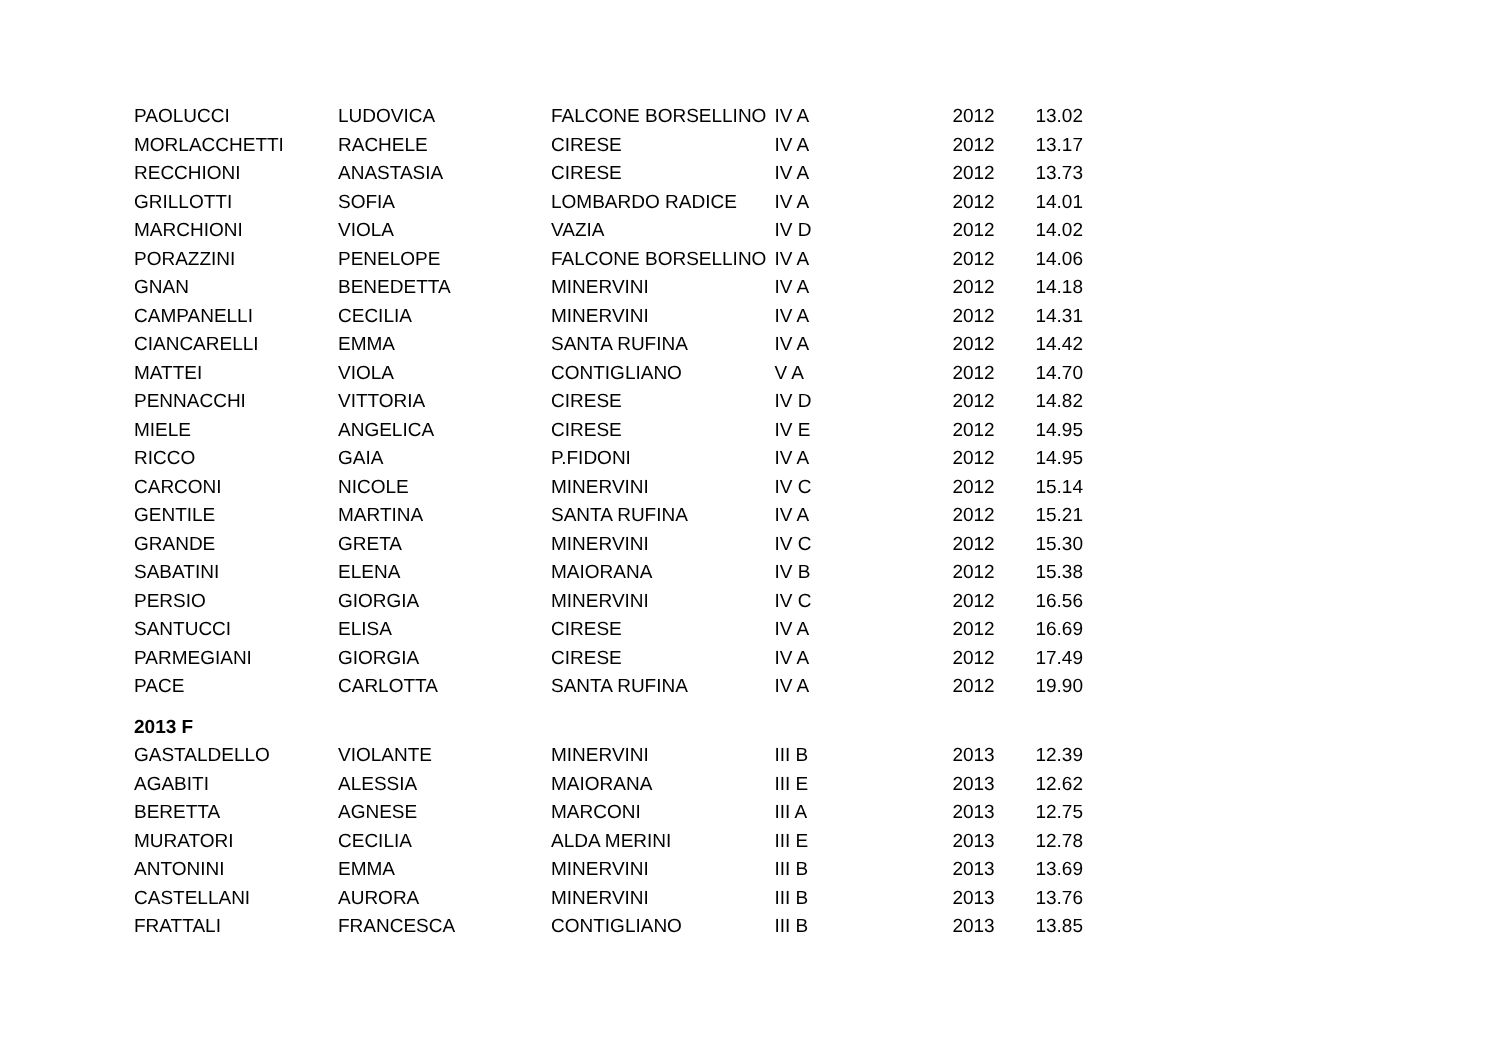| PAOLUCCI | LUDOVICA | FALCONE BORSELLINO | IV A | 2012 | 13.02 |
| MORLACCHETTI | RACHELE | CIRESE | IV A | 2012 | 13.17 |
| RECCHIONI | ANASTASIA | CIRESE | IV A | 2012 | 13.73 |
| GRILLOTTI | SOFIA | LOMBARDO RADICE | IV A | 2012 | 14.01 |
| MARCHIONI | VIOLA | VAZIA | IV D | 2012 | 14.02 |
| PORAZZINI | PENELOPE | FALCONE BORSELLINO | IV A | 2012 | 14.06 |
| GNAN | BENEDETTA | MINERVINI | IV A | 2012 | 14.18 |
| CAMPANELLI | CECILIA | MINERVINI | IV A | 2012 | 14.31 |
| CIANCARELLI | EMMA | SANTA RUFINA | IV A | 2012 | 14.42 |
| MATTEI | VIOLA | CONTIGLIANO | V A | 2012 | 14.70 |
| PENNACCHI | VITTORIA | CIRESE | IV D | 2012 | 14.82 |
| MIELE | ANGELICA | CIRESE | IV E | 2012 | 14.95 |
| RICCO | GAIA | P.FIDONI | IV A | 2012 | 14.95 |
| CARCONI | NICOLE | MINERVINI | IV C | 2012 | 15.14 |
| GENTILE | MARTINA | SANTA RUFINA | IV A | 2012 | 15.21 |
| GRANDE | GRETA | MINERVINI | IV C | 2012 | 15.30 |
| SABATINI | ELENA | MAIORANA | IV B | 2012 | 15.38 |
| PERSIO | GIORGIA | MINERVINI | IV C | 2012 | 16.56 |
| SANTUCCI | ELISA | CIRESE | IV A | 2012 | 16.69 |
| PARMEGIANI | GIORGIA | CIRESE | IV A | 2012 | 17.49 |
| PACE | CARLOTTA | SANTA RUFINA | IV A | 2012 | 19.90 |
| 2013 F | | | | | |
| GASTALDELLO | VIOLANTE | MINERVINI | III B | 2013 | 12.39 |
| AGABITI | ALESSIA | MAIORANA | III E | 2013 | 12.62 |
| BERETTA | AGNESE | MARCONI | III A | 2013 | 12.75 |
| MURATORI | CECILIA | ALDA MERINI | III E | 2013 | 12.78 |
| ANTONINI | EMMA | MINERVINI | III B | 2013 | 13.69 |
| CASTELLANI | AURORA | MINERVINI | III B | 2013 | 13.76 |
| FRATTALI | FRANCESCA | CONTIGLIANO | III B | 2013 | 13.85 |